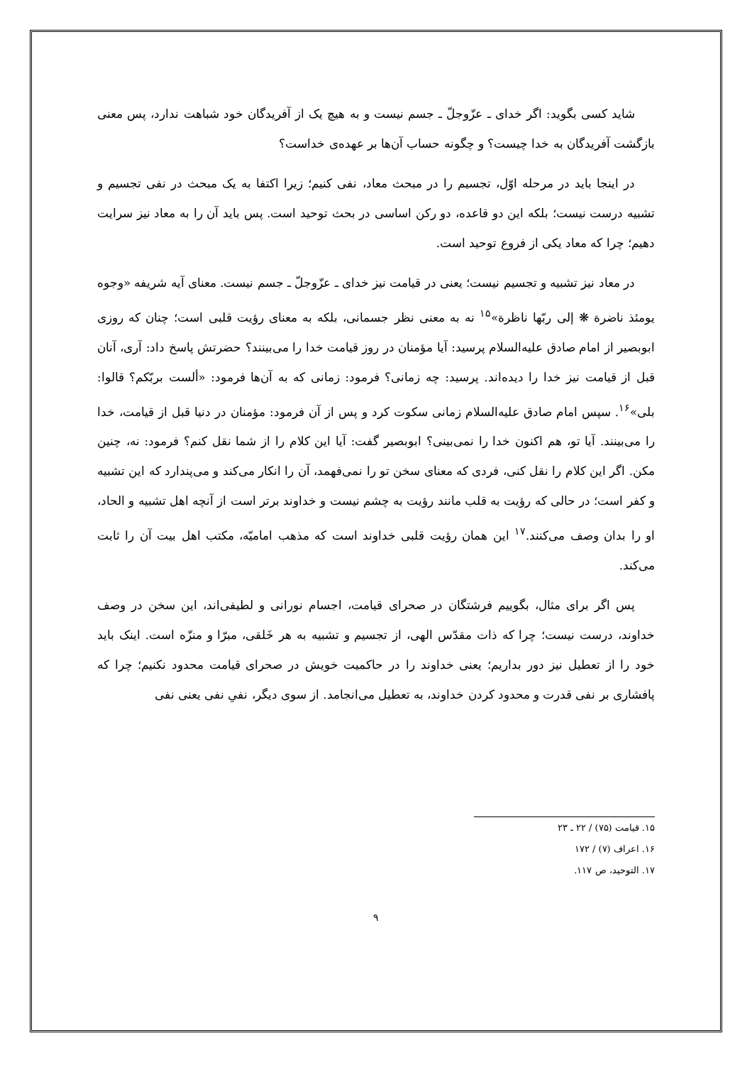شاید کسی بگوید: اگر خدای ـ عزّوجلّ ـ جسم نیست و به هیچ یک از آفریدگان خود شباهت ندارد، پس معنی بازگشت آفریدگان به خدا چیست؟ و چگونه حساب آن‌ها بر عهده‌ی خداست؟
در اینجا باید در مرحله اوّل، تجسیم را در مبحث معاد، نفی کنیم؛ زیرا اکتفا به یک مبحث در نفی تجسیم و تشبیه درست نیست؛ بلکه این دو قاعده، دو رکن اساسی در بحث توحید است. پس باید آن را به معاد نیز سرایت دهیم؛ چرا که معاد یکی از فروع توحید است.
در معاد نیز تشبیه و تجسیم نیست؛ یعنی در قیامت نیز خدای ـ عزّوجلّ ـ جسم نیست. معنای آیه شریفه «وجوه یومئذ ناضرة ❋ إلی ربّها ناظرة»<sup>۱۵</sup> نه به معنی نظر جسمانی، بلکه به معنای رؤیت قلبی است؛ چنان که روزی ابوبصیر از امام صادق علیه‌السلام پرسید: آیا مؤمنان در روز قیامت خدا را می‌بینند؟ حضرتش پاسخ داد: آری، آنان قبل از قیامت نیز خدا را دیده‌اند. پرسید: چه زمانی؟ فرمود: زمانی که به آن‌ها فرمود: «ألست بربّکم؟ قالوا: بلی»<sup>۱۶</sup>. سپس امام صادق علیه‌السلام زمانی سکوت کرد و پس از آن فرمود: مؤمنان در دنیا قبل از قیامت، خدا را می‌بینند. آیا تو، هم اکنون خدا را نمی‌بینی؟ ابوبصیر گفت: آیا این کلام را از شما نقل کنم؟ فرمود: نه، چنین مکن. اگر این کلام را نقل کنی، فردی که معنای سخن تو را نمی‌فهمد، آن را انکار می‌کند و می‌پندارد که این تشبیه و کفر است؛ در حالی که رؤیت به قلب مانند رؤیت به چشم نیست و خداوند برتر است از آنچه اهل تشبیه و الحاد، او را بدان وصف می‌کنند.<sup>۱۷</sup> این همان رؤیت قلبی خداوند است که مذهب امامیّه، مکتب اهل بیت آن را ثابت می‌کند.
پس اگر برای مثال، بگوییم فرشتگان در صحرای قیامت، اجسام نورانی و لطیفی‌اند، این سخن در وصف خداوند، درست نیست؛ چرا که ذات مقدّس الهی، از تجسیم و تشبیه به هر خَلقی، مبرّا و منزّه است. اینک باید خود را از تعطیل نیز دور بداریم؛ یعنی خداوند را در حاکمیت خویش در صحرای قیامت محدود نکنیم؛ چرا که پافشاری بر نفی قدرت و محدود کردن خداوند، به تعطیل می‌انجامد. از سوی دیگر، نفیِ نفی یعنی نفی
۱۵. قیامت (۷۵) / ۲۲ ـ ۲۳
۱۶. اعراف (۷) / ۱۷۲
۱۷. التوحید، ص ۱۱۷.
۹